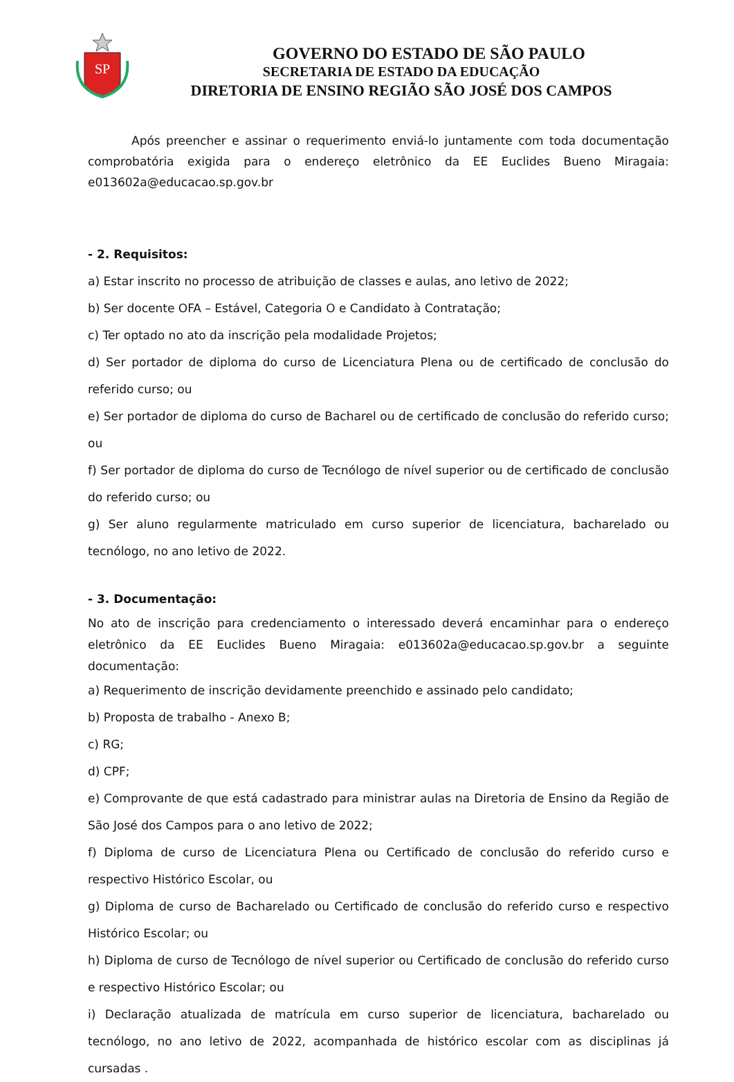SP
GOVERNO DO ESTADO DE SÃO PAULO
SECRETARIA DE ESTADO DA EDUCAÇÃO
DIRETORIA DE ENSINO REGIÃO SÃO JOSÉ DOS CAMPOS
Após preencher e assinar o requerimento enviá-lo juntamente com toda documentação comprobatória exigida para o endereço eletrônico da EE Euclides Bueno Miragaia: e013602a@educacao.sp.gov.br
- 2. Requisitos:
a) Estar inscrito no processo de atribuição de classes e aulas, ano letivo de 2022;
b) Ser docente OFA – Estável, Categoria O e Candidato à Contratação;
c) Ter optado no ato da inscrição pela modalidade Projetos;
d) Ser portador de diploma do curso de Licenciatura Plena ou de certificado de conclusão do referido curso; ou
e) Ser portador de diploma do curso de Bacharel ou de certificado de conclusão do referido curso; ou
f) Ser portador de diploma do curso de Tecnólogo de nível superior ou de certificado de conclusão do referido curso; ou
g) Ser aluno regularmente matriculado em curso superior de licenciatura, bacharelado ou tecnólogo, no ano letivo de 2022.
- 3. Documentação:
No ato de inscrição para credenciamento o interessado deverá encaminhar para o endereço eletrônico da EE Euclides Bueno Miragaia: e013602a@educacao.sp.gov.br a seguinte documentação:
a) Requerimento de inscrição devidamente preenchido e assinado pelo candidato;
b) Proposta de trabalho - Anexo B;
c) RG;
d) CPF;
e) Comprovante de que está cadastrado para ministrar aulas na Diretoria de Ensino da Região de São José dos Campos para o ano letivo de 2022;
f) Diploma de curso de Licenciatura Plena ou Certificado de conclusão do referido curso e respectivo Histórico Escolar, ou
g) Diploma de curso de Bacharelado ou Certificado de conclusão do referido curso e respectivo Histórico Escolar; ou
h) Diploma de curso de Tecnólogo de nível superior ou Certificado de conclusão do referido curso e respectivo Histórico Escolar; ou
i) Declaração atualizada de matrícula em curso superior de licenciatura, bacharelado ou tecnólogo, no ano letivo de 2022, acompanhada de histórico escolar com as disciplinas já cursadas .